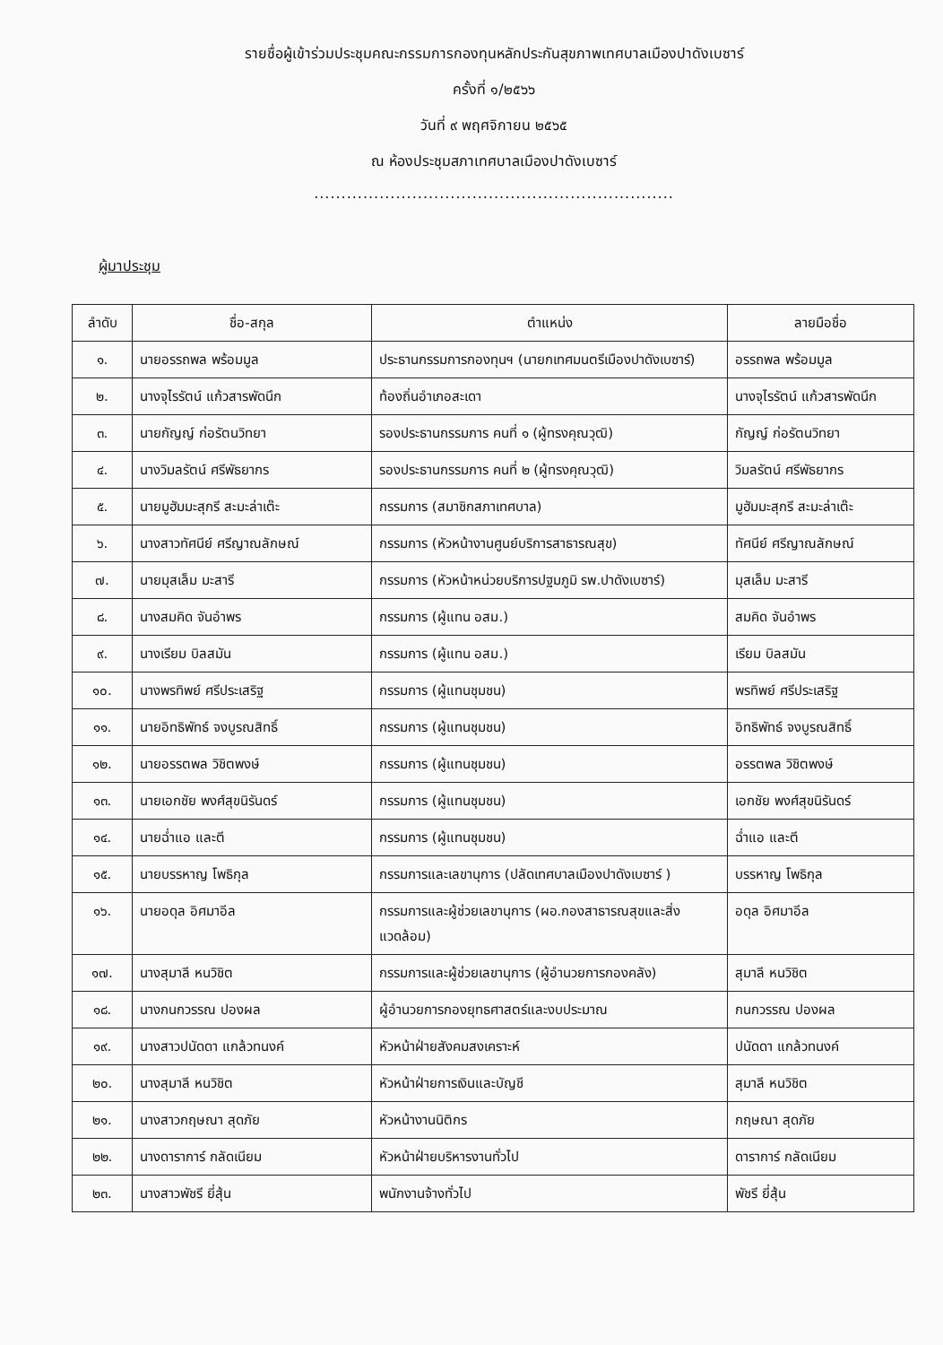รายชื่อผู้เข้าร่วมประชุมคณะกรรมการกองทุนหลักประกันสุขภาพเทศบาลเมืองปาดังเบซาร์
ครั้งที่ ๑/๒๕๖๖
วันที่ ๙ พฤศจิกายน ๒๕๖๕
ณ ห้องประชุมสภาเทศบาลเมืองปาดังเบซาร์
..................................................................
ผู้มาประชุม
| ลำดับ | ชื่อ-สกุล | ตำแหน่ง | ลายมือชื่อ |
| --- | --- | --- | --- |
| ๑. | นายอรรถพล พร้อมมูล | ประธานกรรมการกองทุนฯ (นายกเทศมนตรีเมืองปาดังเบซาร์) | อรรถพล พร้อมมูล |
| ๒. | นางจุไรรัตน์ แก้วสารพัดนึก | ท้องถิ่นอำเภอสะเดา | นางจุไรรัตน์ แก้วสารพัดนึก |
| ๓. | นายกัญญ์ ก่อรัตนวิทยา | รองประธานกรรมการ คนที่ ๑ (ผู้ทรงคุณวุฒิ) | กัญญ์ ก่อรัตนวิทยา |
| ๔. | นางวิมลรัตน์ ศรีพัธยากร | รองประธานกรรมการ คนที่ ๒ (ผู้ทรงคุณวุฒิ) | วิมลรัตน์ ศรีพัธยากร |
| ๕. | นายมูฮัมมะสุกรี สะมะล่าเต๊ะ | กรรมการ (สมาชิกสภาเทศบาล) | มูฮัมมะสุกรี สะมะล่าเต๊ะ |
| ๖. | นางสาวทัศนีย์ ศรีญาณลักษณ์ | กรรมการ (หัวหน้างานศูนย์บริการสาธารณสุข) | ทัศนีย์ ศรีญาณลักษณ์ |
| ๗. | นายมุสเล็ม มะสารี | กรรมการ (หัวหน้าหน่วยบริการปฐมภูมิ รพ.ปาดังเบซาร์) | มุสเล็ม มะสารี |
| ๘. | นางสมคิด จันอำพร | กรรมการ (ผู้แทน อสม.) | สมคิด จันอำพร |
| ๙. | นางเรียม บิลสมัน | กรรมการ (ผู้แทน อสม.) | เรียม บิลสมัน |
| ๑๐. | นางพรทิพย์ ศรีประเสริฐ | กรรมการ (ผู้แทนชุมชน) | พรทิพย์ ศรีประเสริฐ |
| ๑๑. | นายอิทธิพัทธ์ จงบูรณสิทธิ์ | กรรมการ (ผู้แทนชุมชน) | อิทธิพัทธ์ จงบูรณสิทธิ์ |
| ๑๒. | นายอรรตพล วิชิตพงษ์ | กรรมการ (ผู้แทนชุมชน) | อรรตพล วิชิตพงษ์ |
| ๑๓. | นายเอกชัย พงศ์สุขนิรันดร์ | กรรมการ (ผู้แทนชุมชน) | เอกชัย พงศ์สุขนิรันดร์ |
| ๑๔. | นายฉ่ำแอ และตี | กรรมการ (ผู้แทนชุมชน) | ฉ่ำแอ และตี |
| ๑๕. | นายบรรหาญ โพธิกุล | กรรมการและเลขานุการ (ปลัดเทศบาลเมืองปาดังเบซาร์ ) | บรรหาญ โพธิกุล |
| ๑๖. | นายอดุล อิศมาอีล | กรรมการและผู้ช่วยเลขานุการ (ผอ.กองสาธารณสุขและสิ่งแวดล้อม) | อดุล อิศมาอีล |
| ๑๗. | นางสุมาลี หนวิชิต | กรรมการและผู้ช่วยเลขานุการ (ผู้อำนวยการกองคลัง) | สุมาลี หนวิชิต |
| ๑๘. | นางกนกวรรณ ปองผล | ผู้อำนวยการกองยุทธศาสตร์และงบประมาณ | กนกวรรณ ปองผล |
| ๑๙. | นางสาวปนัดดา แกล้วทนงค์ | หัวหน้าฝ่ายสังคมสงเคราะห์ | ปนัดดา แกล้วทนงค์ |
| ๒๐. | นางสุมาลี หนวิชิต | หัวหน้าฝ่ายการเงินและบัญชี | สุมาลี หนวิชิต |
| ๒๑. | นางสาวกฤษณา สุดภัย | หัวหน้างานนิติกร | กฤษณา สุดภัย |
| ๒๒. | นางดาราการ์ กลัดเนียม | หัวหน้าฝ่ายบริหารงานทั่วไป | ดาราการ์ กลัดเนียม |
| ๒๓. | นางสาวพัชรี ยี่สุ้น | พนักงานจ้างทั่วไป | พัชรี ยี่สุ้น |